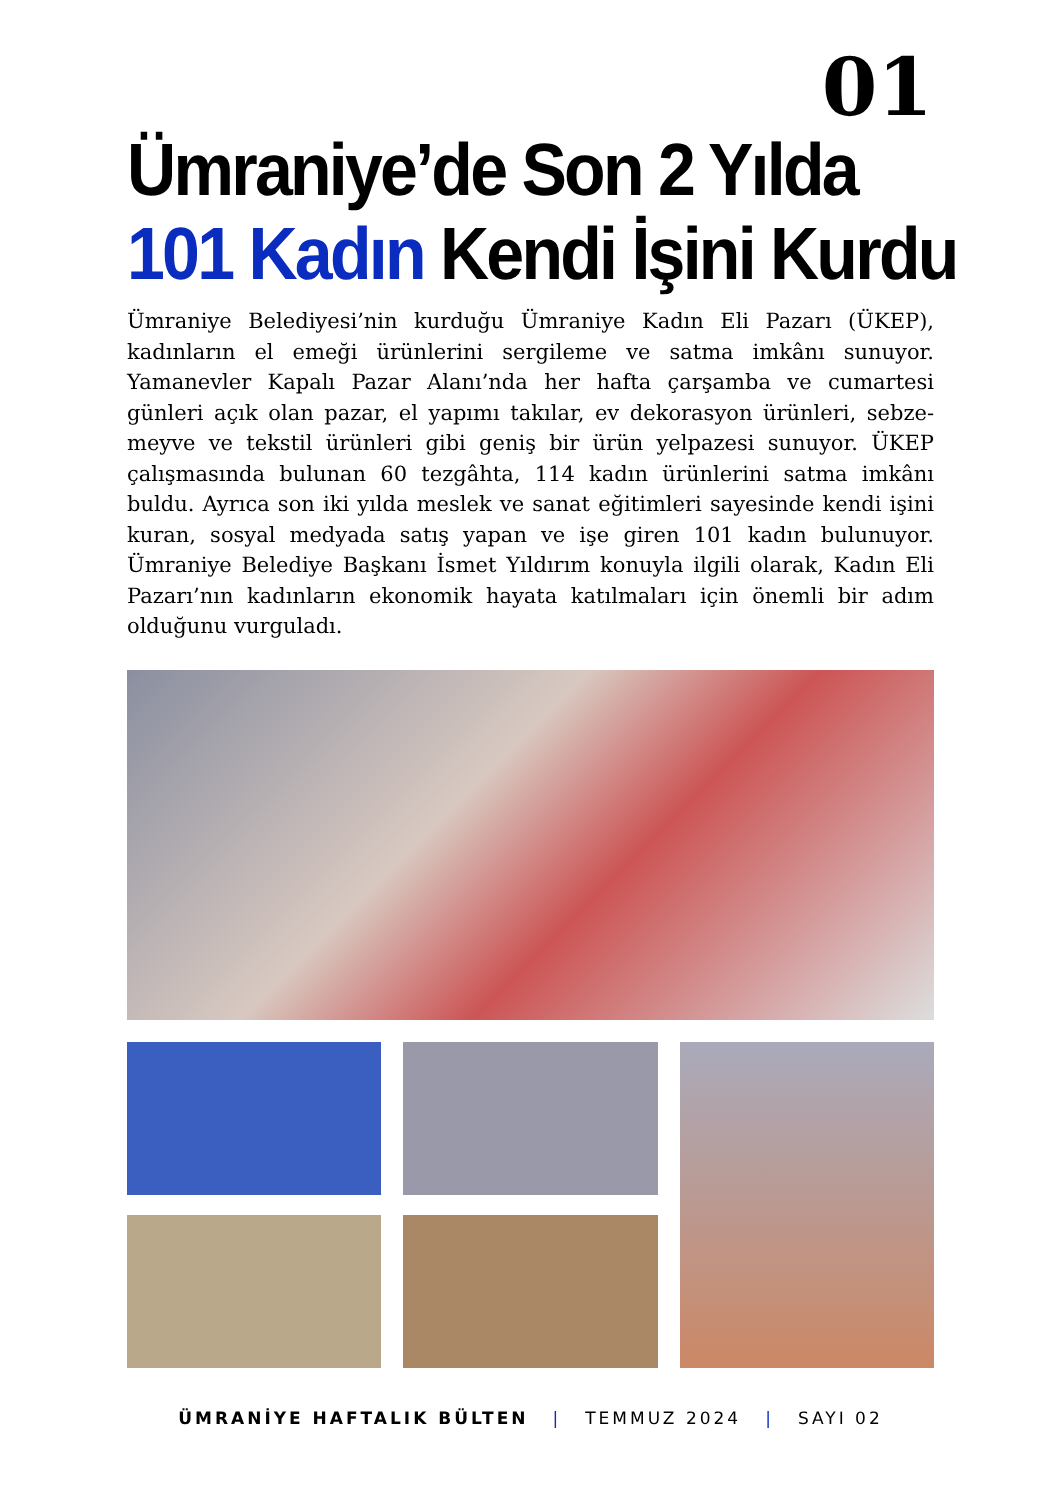01
Ümraniye’de Son 2 Yılda
101 Kadın Kendi İşini Kurdu
Ümraniye Belediyesi’nin kurduğu Ümraniye Kadın Eli Pazarı (ÜKEP), kadınların el emeği ürünlerini sergileme ve satma imkânı sunuyor. Yamanevler Kapalı Pazar Alanı’nda her hafta çarşamba ve cumartesi günleri açık olan pazar, el yapımı takılar, ev dekorasyon ürünleri, sebze-meyve ve tekstil ürünleri gibi geniş bir ürün yelpazesi sunuyor. ÜKEP çalışmasında bulunan 60 tezgâhta, 114 kadın ürünlerini satma imkânı buldu. Ayrıca son iki yılda meslek ve sanat eğitimleri sayesinde kendi işini kuran, sosyal medyada satış yapan ve işe giren 101 kadın bulunuyor. Ümraniye Belediye Başkanı İsmet Yıldırım konuyla ilgili olarak, Kadın Eli Pazarı’nın kadınların ekonomik hayata katılmaları için önemli bir adım olduğunu vurguladı.
ÜMRANİYE HAFTALIK BÜLTEN | TEMMUZ 2024 | SAYI 02